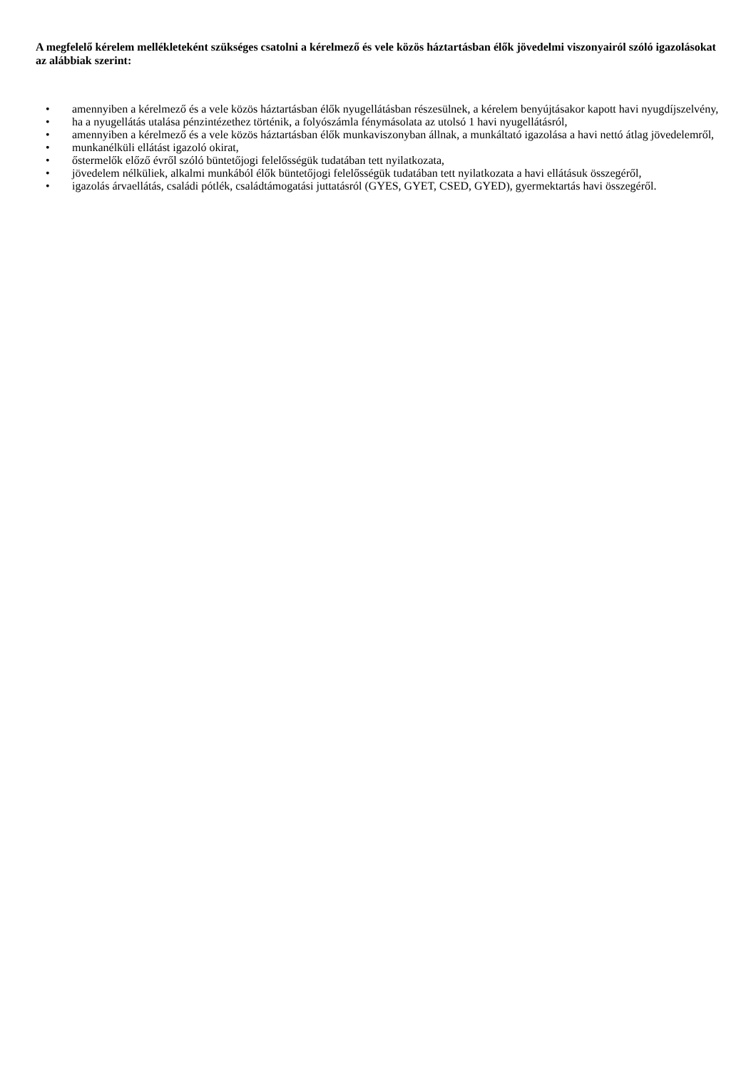A megfelelő kérelem mellékleteként szükséges csatolni a kérelmező és vele közös háztartásban élők jövedelmi viszonyairól szóló igazolásokat az alábbiak szerint:
• amennyiben a kérelmező és a vele közös háztartásban élők nyugellátásban részesülnek, a kérelem benyújtásakor kapott havi nyugdíjszelvény,
• ha a nyugellátás utalása pénzintézethez történik, a folyószámla fénymásolata az utolsó 1 havi nyugellátásról,
• amennyiben a kérelmező és a vele közös háztartásban élők munkaviszonyban állnak, a munkáltató igazolása a havi nettó átlag jövedelemről,
• munkanélküli ellátást igazoló okirat,
• őstermelők előző évről szóló büntetőjogi felelősségük tudatában tett nyilatkozata,
• jövedelem nélküliek, alkalmi munkából élők büntetőjogi felelősségük tudatában tett nyilatkozata a havi ellátásuk összegéről,
• igazolás árvaellátás, családi pótlék, családtámogatási juttatásról (GYES, GYET, CSED, GYED), gyermektartás havi összegéről.